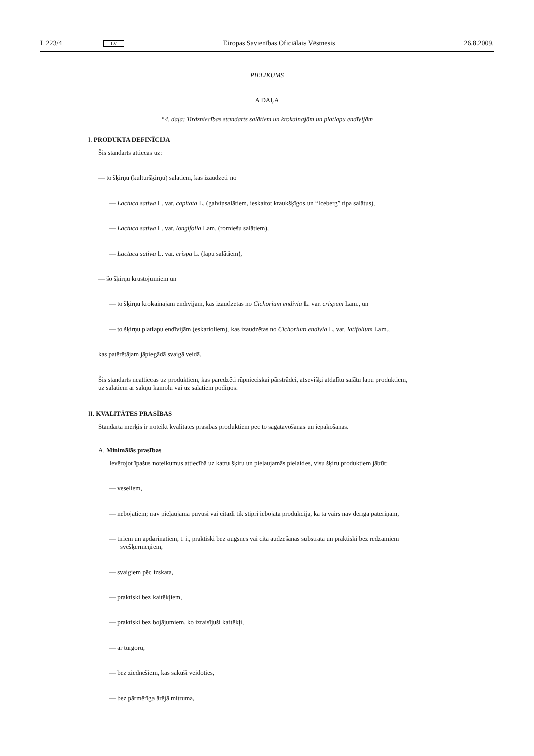L 223/4 LV Eiropas Savienības Oficiālais Vēstnesis 26.8.2009.
PIELIKUMS
A DAĻA
“4. daļa: Tirdzniecības standarts salātiem un krokainajām un platlapu endīvijām
I. PRODUKTA DEFINĪCIJA
Šis standarts attiecas uz:
— to šķirņu (kultūršķirņu) salātiem, kas izaudzēti no
— Lactuca sativa L. var. capitata L. (galviņsalātiem, ieskaitot kraukšķīgos un “Iceberg” tipa salātus),
— Lactuca sativa L. var. longifolia Lam. (romiešu salātiem),
— Lactuca sativa L. var. crispa L. (lapu salātiem),
— šo šķirņu krustojumiem un
— to šķirņu krokainajām endīvijām, kas izaudzētas no Cichorium endivia L. var. crispum Lam., un
— to šķirņu platlapu endīvijām (eskarioliem), kas izaudzētas no Cichorium endivia L. var. latifolium Lam.,
kas patērētājam jāpiegādā svaigā veidā.
Šis standarts neattiecas uz produktiem, kas paredzēti rūpnieciskai pārstrādei, atsevišķi atdalītu salātu lapu produktiem, uz salātiem ar sakņu kamolu vai uz salātiem podiņos.
II. KVALITĀTES PRASĪBAS
Standarta mērķis ir noteikt kvalitātes prasības produktiem pēc to sagatavošanas un iepakošanas.
A. Minimālās prasības
Ievērojot īpašus noteikumus attiecībā uz katru šķiru un pieļaujamās pielaides, visu šķiru produktiem jābūt:
— veseliem,
— nebojātiem; nav pieļaujama puvusi vai citādi tik stipri iebojāta produkcija, ka tā vairs nav derīga patēriņam,
— tīriem un apdarinātiem, t. i., praktiski bez augsnes vai cita audzēšanas substrāta un praktiski bez redzamiem svešķermeņiem,
— svaigiem pēc izskata,
— praktiski bez kaitēkļiem,
— praktiski bez bojājumiem, ko izraisījuši kaitēkļi,
— ar turgoru,
— bez ziednešiem, kas sākuši veidoties,
— bez pārmērīga ārējā mitruma,